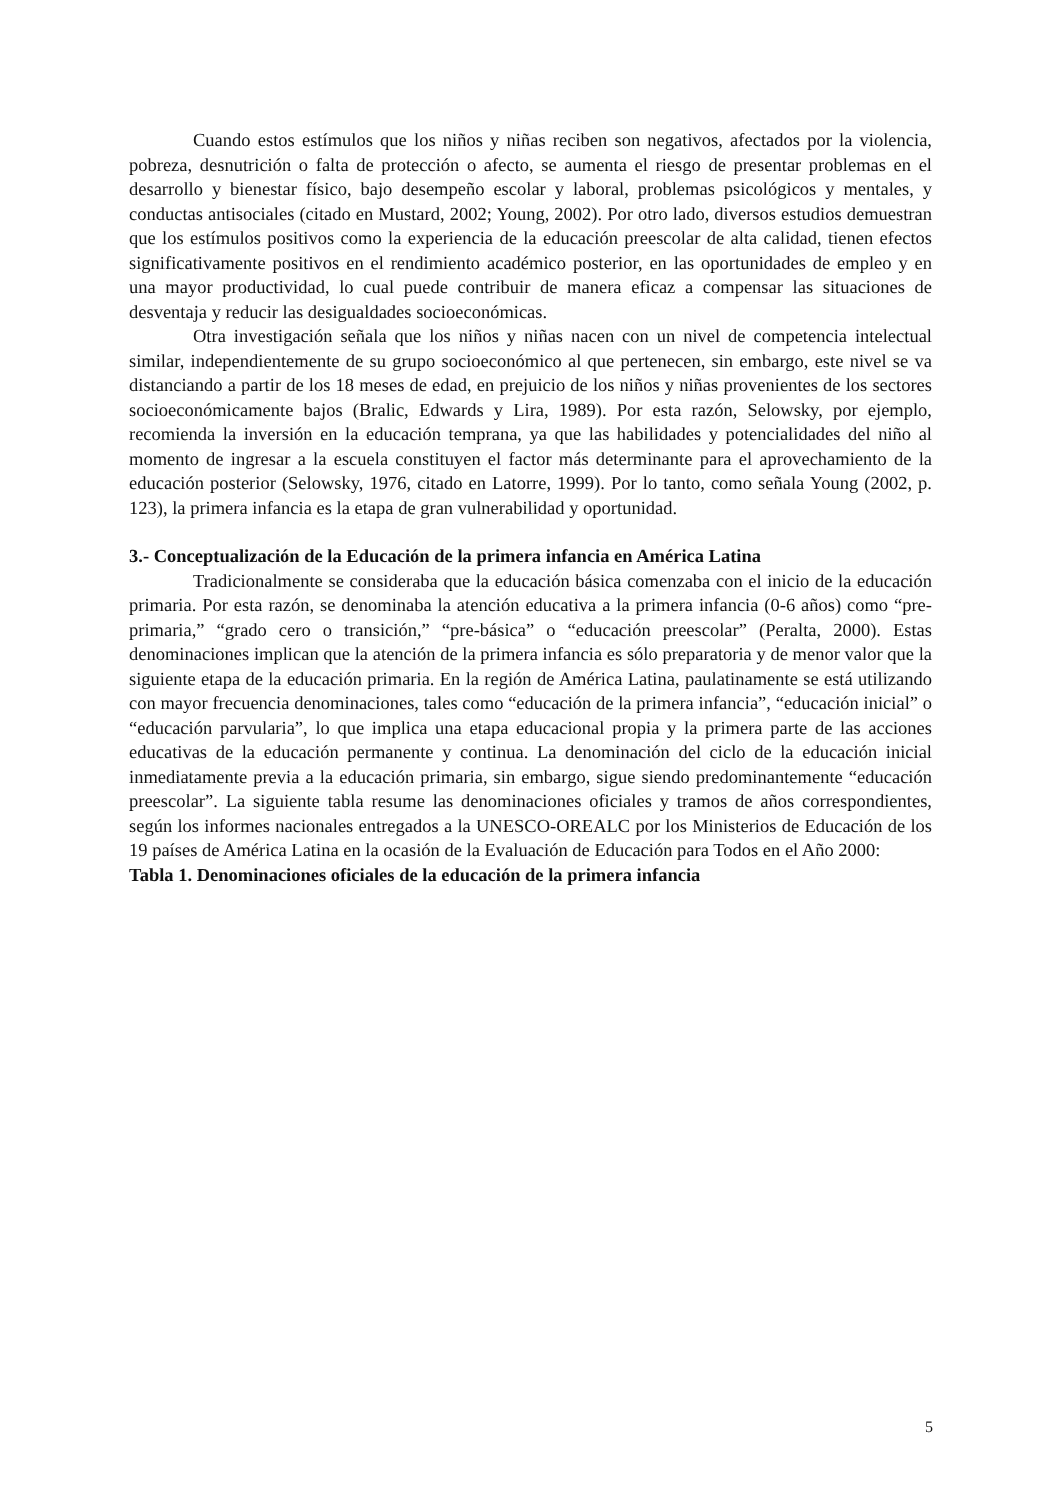Cuando estos estímulos que los niños y niñas reciben son negativos, afectados por la violencia, pobreza, desnutrición o falta de protección o afecto, se aumenta el riesgo de presentar problemas en el desarrollo y bienestar físico, bajo desempeño escolar y laboral, problemas psicológicos y mentales, y conductas antisociales (citado en Mustard, 2002; Young, 2002). Por otro lado, diversos estudios demuestran que los estímulos positivos como la experiencia de la educación preescolar de alta calidad, tienen efectos significativamente positivos en el rendimiento académico posterior, en las oportunidades de empleo y en una mayor productividad, lo cual puede contribuir de manera eficaz a compensar las situaciones de desventaja y reducir las desigualdades socioeconómicas.
Otra investigación señala que los niños y niñas nacen con un nivel de competencia intelectual similar, independientemente de su grupo socioeconómico al que pertenecen, sin embargo, este nivel se va distanciando a partir de los 18 meses de edad, en prejuicio de los niños y niñas provenientes de los sectores socioeconómicamente bajos (Bralic, Edwards y Lira, 1989). Por esta razón, Selowsky, por ejemplo, recomienda la inversión en la educación temprana, ya que las habilidades y potencialidades del niño al momento de ingresar a la escuela constituyen el factor más determinante para el aprovechamiento de la educación posterior (Selowsky, 1976, citado en Latorre, 1999). Por lo tanto, como señala Young (2002, p. 123), la primera infancia es la etapa de gran vulnerabilidad y oportunidad.
3.- Conceptualización de la Educación de la primera infancia en América Latina
Tradicionalmente se consideraba que la educación básica comenzaba con el inicio de la educación primaria. Por esta razón, se denominaba la atención educativa a la primera infancia (0-6 años) como “pre-primaria,” “grado cero o transición,” “pre-básica” o “educación preescolar” (Peralta, 2000). Estas denominaciones implican que la atención de la primera infancia es sólo preparatoria y de menor valor que la siguiente etapa de la educación primaria. En la región de América Latina, paulatinamente se está utilizando con mayor frecuencia denominaciones, tales como “educación de la primera infancia”, “educación inicial” o “educación parvularia”, lo que implica una etapa educacional propia y la primera parte de las acciones educativas de la educación permanente y continua. La denominación del ciclo de la educación inicial inmediatamente previa a la educación primaria, sin embargo, sigue siendo predominantemente “educación preescolar”. La siguiente tabla resume las denominaciones oficiales y tramos de años correspondientes, según los informes nacionales entregados a la UNESCO-OREALC por los Ministerios de Educación de los 19 países de América Latina en la ocasión de la Evaluación de Educación para Todos en el Año 2000:
Tabla 1. Denominaciones oficiales de la educación de la primera infancia
5